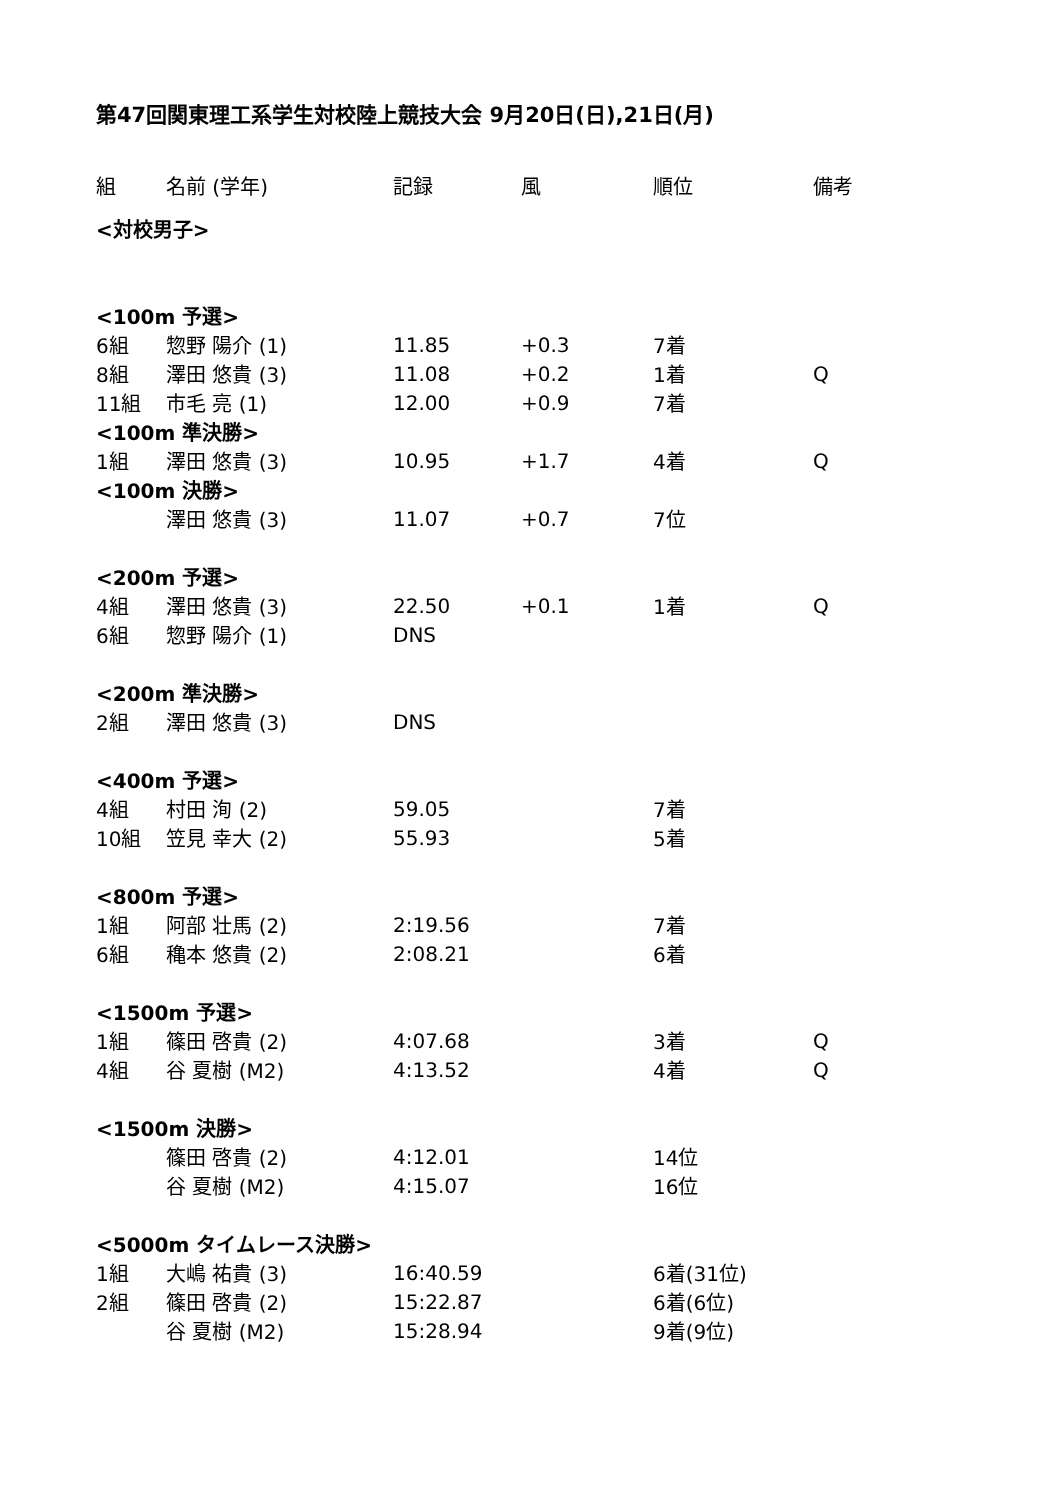第47回関東理工系学生対校陸上競技大会 9月20日(日),21日(月)
| 組 | 名前 (学年) | 記録 | 風 | 順位 | 備考 |
| --- | --- | --- | --- | --- | --- |
| <対校男子> | | | | | |
| <100m 予選> | | | | | |
| 6組 | 惣野 陽介 (1) | 11.85 | +0.3 | 7着 | |
| 8組 | 澤田 悠貴 (3) | 11.08 | +0.2 | 1着 | Q |
| 11組 | 市毛 亮 (1) | 12.00 | +0.9 | 7着 | |
| <100m 準決勝> | | | | | |
| 1組 | 澤田 悠貴 (3) | 10.95 | +1.7 | 4着 | Q |
| <100m 決勝> | | | | | |
| | 澤田 悠貴 (3) | 11.07 | +0.7 | 7位 | |
| <200m 予選> | | | | | |
| 4組 | 澤田 悠貴 (3) | 22.50 | +0.1 | 1着 | Q |
| 6組 | 惣野 陽介 (1) | DNS | | | |
| <200m 準決勝> | | | | | |
| 2組 | 澤田 悠貴 (3) | DNS | | | |
| <400m 予選> | | | | | |
| 4組 | 村田 洵 (2) | 59.05 | | 7着 | |
| 10組 | 笠見 幸大 (2) | 55.93 | | 5着 | |
| <800m 予選> | | | | | |
| 1組 | 阿部 壮馬 (2) | 2:19.56 | | 7着 | |
| 6組 | 穐本 悠貴 (2) | 2:08.21 | | 6着 | |
| <1500m 予選> | | | | | |
| 1組 | 篠田 啓貴 (2) | 4:07.68 | | 3着 | Q |
| 4組 | 谷 夏樹 (M2) | 4:13.52 | | 4着 | Q |
| <1500m 決勝> | | | | | |
| | 篠田 啓貴 (2) | 4:12.01 | | 14位 | |
| | 谷 夏樹 (M2) | 4:15.07 | | 16位 | |
| <5000m タイムレース決勝> | | | | | |
| 1組 | 大嶋 祐貴 (3) | 16:40.59 | | 6着(31位) | |
| 2組 | 篠田 啓貴 (2) | 15:22.87 | | 6着(6位) | |
| | 谷 夏樹 (M2) | 15:28.94 | | 9着(9位) | |